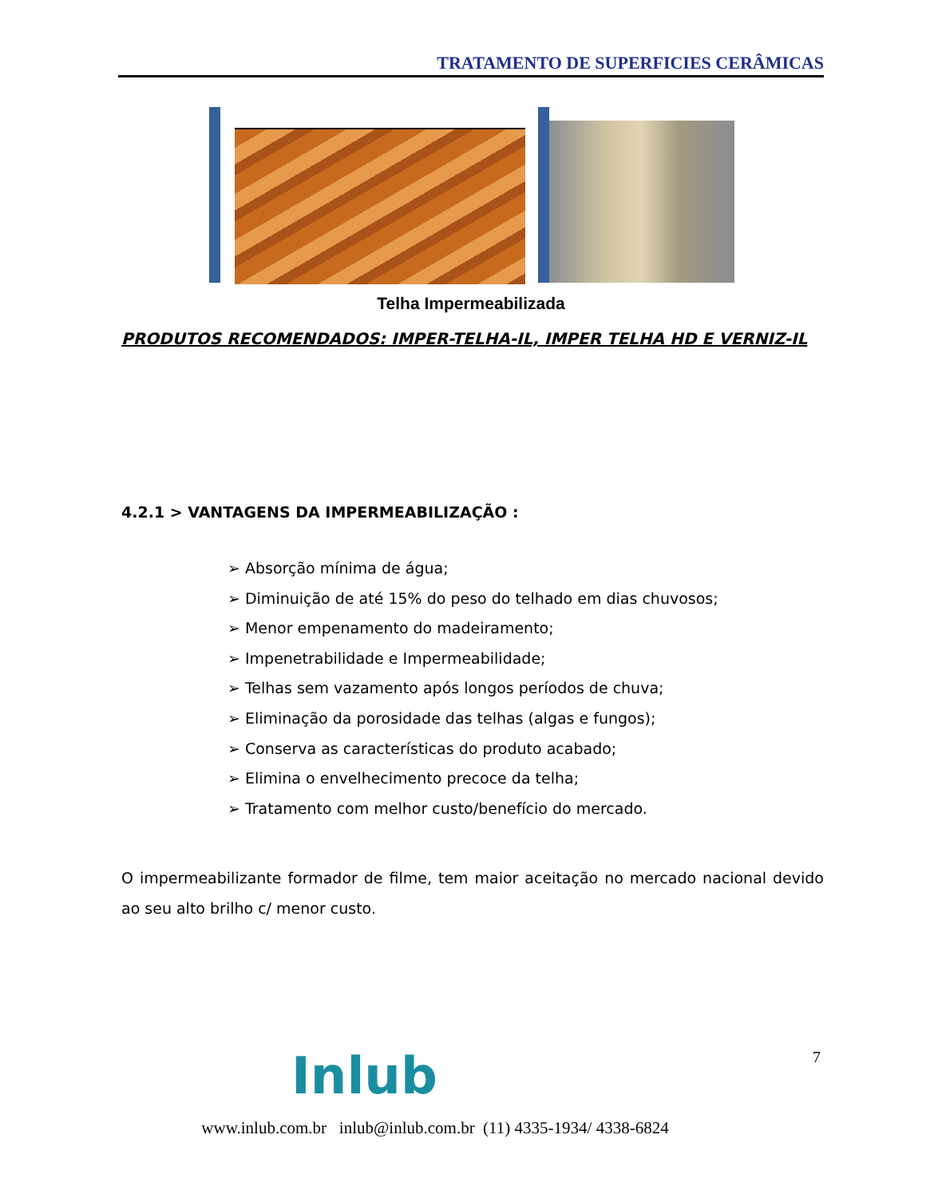TRATAMENTO DE SUPERFICIES CERÂMICAS
Telha Impermeabilizada
PRODUTOS RECOMENDADOS: IMPER-TELHA-IL, IMPER TELHA HD E VERNIZ-IL
4.2.1 > VANTAGENS DA IMPERMEABILIZAÇÃO :
➢ Absorção mínima de água;
➢ Diminuição de até 15% do peso do telhado em dias chuvosos;
➢ Menor empenamento do madeiramento;
➢ Impenetrabilidade e Impermeabilidade;
➢ Telhas sem vazamento após longos períodos de chuva;
➢ Eliminação da porosidade das telhas (algas e fungos);
➢ Conserva as características do produto acabado;
➢ Elimina o envelhecimento precoce da telha;
➢ Tratamento com melhor custo/benefício do mercado.
O impermeabilizante formador de filme, tem maior aceitação no mercado nacional devido ao seu alto brilho c/ menor custo.
7
Inlub
www.inlub.com.br inlub@inlub.com.br (11) 4335-1934/ 4338-6824